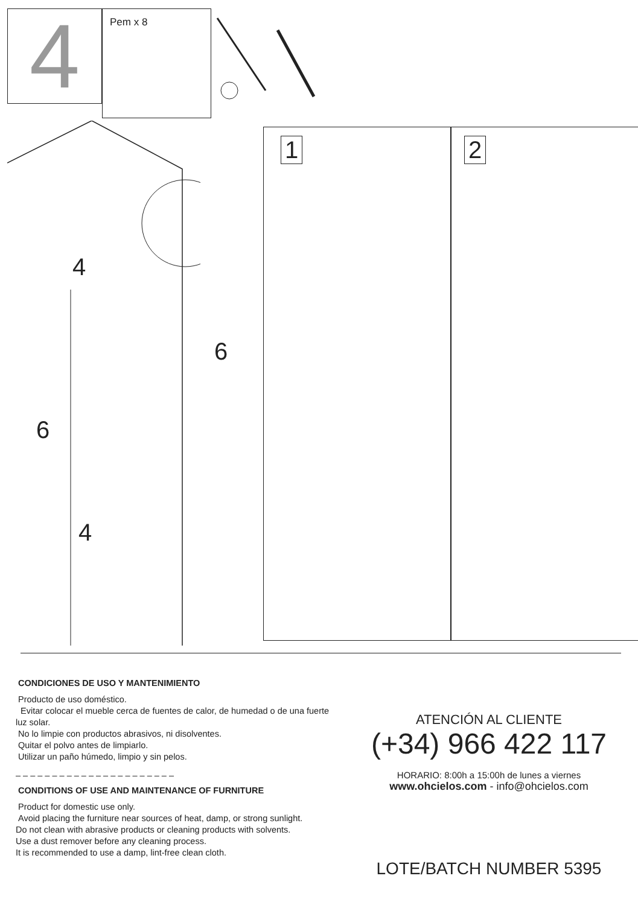4
Pem x 8
4
6
6
4
1 2
CONDICIONES DE USO Y MANTENIMIENTO
Producto de uso doméstico.
Evitar colocar el mueble cerca de fuentes de calor, de humedad o de una fuerte luz solar.
No lo limpie con productos abrasivos, ni disolventes.
Quitar el polvo antes de limpiarlo.
Utilizar un paño húmedo, limpio y sin pelos.
– – – – – – – – – – – – – – – – – – – – – –
CONDITIONS OF USE AND MAINTENANCE OF FURNITURE
Product for domestic use only.
Avoid placing the furniture near sources of heat, damp, or strong sunlight.
Do not clean with abrasive products or cleaning products with solvents.
Use a dust remover before any cleaning process.
It is recommended to use a damp, lint-free clean cloth.
ATENCIÓN AL CLIENTE
(+34) 966 422 117
HORARIO: 8:00h a 15:00h de lunes a viernes
www.ohcielos.com - info@ohcielos.com
LOTE/BATCH NUMBER 5395